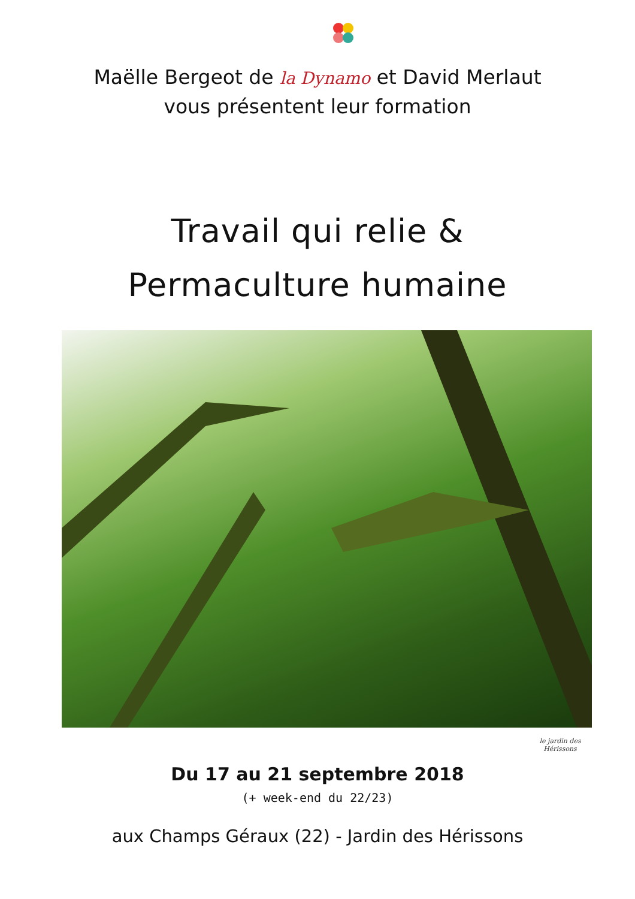Maëlle Bergeot de la Dynamo et David Merlaut
vous présentent leur formation
Travail qui relie &
Permaculture humaine
Du 17 au 21 septembre 2018
(+ week-end du 22/23)
aux Champs Géraux (22) - Jardin des Hérissons
le jardin des Hérissons